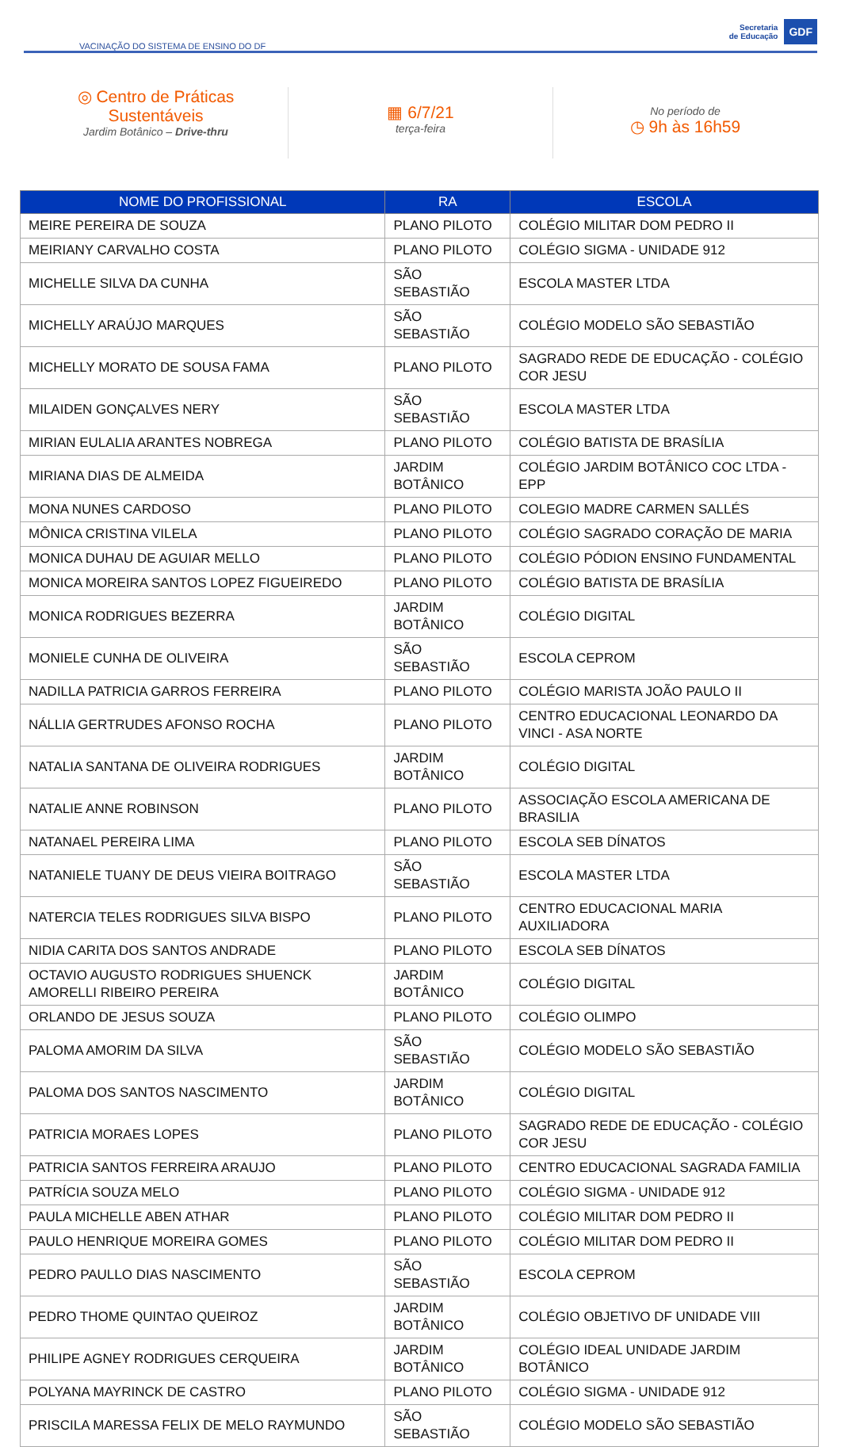VACINAÇÃO DO SISTEMA DE ENSINO DO DF
Secretaria
de Educação
GDF
◎ Centro de Práticas
Sustentáveis
Jardim Botânico – Drive-thru
▦ 6/7/21
terça-feira
No período de
◷ 9h às 16h59
| NOME DO PROFISSIONAL | RA | ESCOLA |
| --- | --- | --- |
| MEIRE PEREIRA DE SOUZA | PLANO PILOTO | COLÉGIO MILITAR DOM PEDRO II |
| MEIRIANY CARVALHO COSTA | PLANO PILOTO | COLÉGIO SIGMA - UNIDADE 912 |
| MICHELLE SILVA DA CUNHA | SÃO SEBASTIÃO | ESCOLA MASTER LTDA |
| MICHELLY ARAÚJO MARQUES | SÃO SEBASTIÃO | COLÉGIO MODELO SÃO SEBASTIÃO |
| MICHELLY MORATO DE SOUSA FAMA | PLANO PILOTO | SAGRADO REDE DE EDUCAÇÃO - COLÉGIO COR JESU |
| MILAIDEN GONÇALVES NERY | SÃO SEBASTIÃO | ESCOLA MASTER LTDA |
| MIRIAN EULALIA ARANTES NOBREGA | PLANO PILOTO | COLÉGIO BATISTA DE BRASÍLIA |
| MIRIANA DIAS DE ALMEIDA | JARDIM BOTÂNICO | COLÉGIO JARDIM BOTÂNICO COC LTDA - EPP |
| MONA NUNES CARDOSO | PLANO PILOTO | COLEGIO MADRE CARMEN SALLÉS |
| MÔNICA CRISTINA VILELA | PLANO PILOTO | COLÉGIO SAGRADO CORAÇÃO DE MARIA |
| MONICA DUHAU DE AGUIAR MELLO | PLANO PILOTO | COLÉGIO PÓDION ENSINO FUNDAMENTAL |
| MONICA MOREIRA SANTOS LOPEZ FIGUEIREDO | PLANO PILOTO | COLÉGIO BATISTA DE BRASÍLIA |
| MONICA RODRIGUES BEZERRA | JARDIM BOTÂNICO | COLÉGIO DIGITAL |
| MONIELE CUNHA DE OLIVEIRA | SÃO SEBASTIÃO | ESCOLA CEPROM |
| NADILLA PATRICIA GARROS FERREIRA | PLANO PILOTO | COLÉGIO MARISTA JOÃO PAULO II |
| NÁLLIA GERTRUDES AFONSO ROCHA | PLANO PILOTO | CENTRO EDUCACIONAL LEONARDO DA VINCI - ASA NORTE |
| NATALIA SANTANA DE OLIVEIRA RODRIGUES | JARDIM BOTÂNICO | COLÉGIO DIGITAL |
| NATALIE ANNE ROBINSON | PLANO PILOTO | ASSOCIAÇÃO ESCOLA AMERICANA DE BRASILIA |
| NATANAEL PEREIRA LIMA | PLANO PILOTO | ESCOLA SEB DÍNATOS |
| NATANIELE TUANY DE DEUS VIEIRA BOITRAGO | SÃO SEBASTIÃO | ESCOLA MASTER LTDA |
| NATERCIA TELES RODRIGUES SILVA BISPO | PLANO PILOTO | CENTRO EDUCACIONAL MARIA AUXILIADORA |
| NIDIA CARITA DOS SANTOS ANDRADE | PLANO PILOTO | ESCOLA SEB DÍNATOS |
| OCTAVIO AUGUSTO RODRIGUES SHUENCK AMORELLI RIBEIRO PEREIRA | JARDIM BOTÂNICO | COLÉGIO DIGITAL |
| ORLANDO DE JESUS SOUZA | PLANO PILOTO | COLÉGIO OLIMPO |
| PALOMA AMORIM DA SILVA | SÃO SEBASTIÃO | COLÉGIO MODELO SÃO SEBASTIÃO |
| PALOMA DOS SANTOS NASCIMENTO | JARDIM BOTÂNICO | COLÉGIO DIGITAL |
| PATRICIA MORAES LOPES | PLANO PILOTO | SAGRADO REDE DE EDUCAÇÃO - COLÉGIO COR JESU |
| PATRICIA SANTOS FERREIRA ARAUJO | PLANO PILOTO | CENTRO EDUCACIONAL SAGRADA FAMILIA |
| PATRÍCIA SOUZA MELO | PLANO PILOTO | COLÉGIO SIGMA - UNIDADE 912 |
| PAULA MICHELLE ABEN ATHAR | PLANO PILOTO | COLÉGIO MILITAR DOM PEDRO II |
| PAULO HENRIQUE MOREIRA GOMES | PLANO PILOTO | COLÉGIO MILITAR DOM PEDRO II |
| PEDRO PAULLO DIAS NASCIMENTO | SÃO SEBASTIÃO | ESCOLA CEPROM |
| PEDRO THOME QUINTAO QUEIROZ | JARDIM BOTÂNICO | COLÉGIO OBJETIVO DF UNIDADE VIII |
| PHILIPE AGNEY RODRIGUES CERQUEIRA | JARDIM BOTÂNICO | COLÉGIO IDEAL UNIDADE JARDIM BOTÂNICO |
| POLYANA MAYRINCK DE CASTRO | PLANO PILOTO | COLÉGIO SIGMA - UNIDADE 912 |
| PRISCILA MARESSA FELIX DE MELO RAYMUNDO | SÃO SEBASTIÃO | COLÉGIO MODELO SÃO SEBASTIÃO |